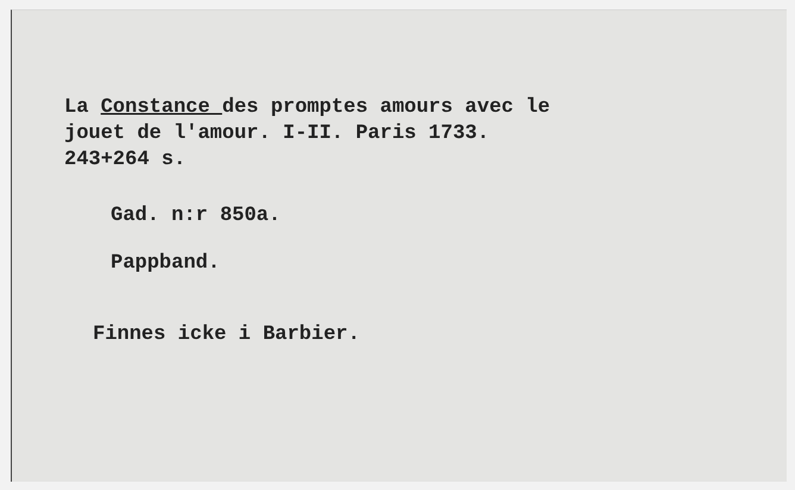La Constance des promptes amours avec le
jouet de l'amour. I-II. Paris 1733.
243+264 s.
Gad. n:r 850a.
Pappband.
Finnes icke i Barbier.